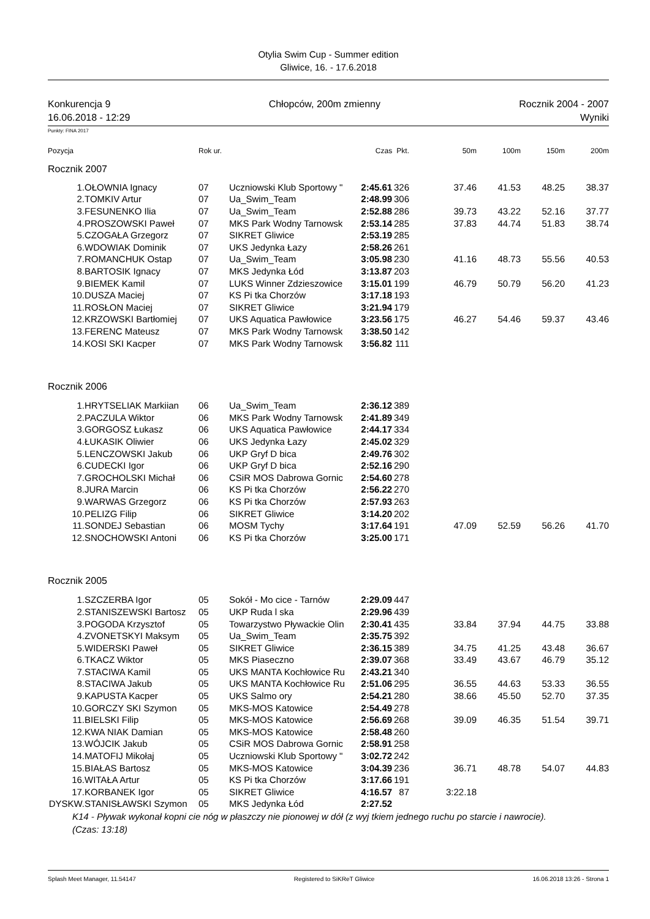Otylia Swim Cup - Summer edition
Gliwice, 16. - 17.6.2018
Konkurencja 9
16.06.2018 - 12:29
Chłopców, 200m zmienny Rocznik 2004 - 2007
Wyniki
Punkty: FINA 2017
| Pozycja | | Rok ur. | | Czas | Pkt. | 50m | 100m | 150m | 200m |
| --- | --- | --- | --- | --- | --- | --- | --- | --- | --- |
| Rocznik 2007 | | | | | | | | | |
| 1. | OŁOWNIA Ignacy | 07 | Uczniowski Klub Sportowy " | 2:45.61 | 326 | 37.46 | 41.53 | 48.25 | 38.37 |
| 2. | TOMKIV Artur | 07 | Ua_Swim_Team | 2:48.99 | 306 | | | | |
| 3. | FESUNENKO Ilia | 07 | Ua_Swim_Team | 2:52.88 | 286 | 39.73 | 43.22 | 52.16 | 37.77 |
| 4. | PROSZOWSKI Paweł | 07 | MKS Park Wodny Tarnowsk | 2:53.14 | 285 | 37.83 | 44.74 | 51.83 | 38.74 |
| 5. | CZOGAŁA Grzegorz | 07 | SIKRET Gliwice | 2:53.19 | 285 | | | | |
| 6. | WDOWIAK Dominik | 07 | UKS Jedynka Łazy | 2:58.26 | 261 | | | | |
| 7. | ROMANCHUK Ostap | 07 | Ua_Swim_Team | 3:05.98 | 230 | 41.16 | 48.73 | 55.56 | 40.53 |
| 8. | BARTOSIK Ignacy | 07 | MKS Jedynka Łód | 3:13.87 | 203 | | | | |
| 9. | BIEMEK Kamil | 07 | LUKS Winner Zdzieszowice | 3:15.01 | 199 | 46.79 | 50.79 | 56.20 | 41.23 |
| 10. | DUSZA Maciej | 07 | KS Pi tka Chorzów | 3:17.18 | 193 | | | | |
| 11. | ROSŁON Maciej | 07 | SIKRET Gliwice | 3:21.94 | 179 | | | | |
| 12. | KRZOWSKI Bartłomiej | 07 | UKS Aquatica Pawłowice | 3:23.56 | 175 | 46.27 | 54.46 | 59.37 | 43.46 |
| 13. | FERENC Mateusz | 07 | MKS Park Wodny Tarnowsk | 3:38.50 | 142 | | | | |
| 14. | KOSI SKI Kacper | 07 | MKS Park Wodny Tarnowsk | 3:56.82 | 111 | | | | |
| Rocznik 2006 | | | | | | | | | |
| 1. | HRYTSELIAK Markiian | 06 | Ua_Swim_Team | 2:36.12 | 389 | | | | |
| 2. | PACZULA Wiktor | 06 | MKS Park Wodny Tarnowsk | 2:41.89 | 349 | | | | |
| 3. | GORGOSZ Łukasz | 06 | UKS Aquatica Pawłowice | 2:44.17 | 334 | | | | |
| 4. | ŁUKASIK Oliwier | 06 | UKS Jedynka Łazy | 2:45.02 | 329 | | | | |
| 5. | LENCZOWSKI Jakub | 06 | UKP Gryf D bica | 2:49.76 | 302 | | | | |
| 6. | CUDECKI Igor | 06 | UKP Gryf D bica | 2:52.16 | 290 | | | | |
| 7. | GROCHOLSKI Michał | 06 | CSiR MOS Dabrowa Gornic | 2:54.60 | 278 | | | | |
| 8. | JURA Marcin | 06 | KS Pi tka Chorzów | 2:56.22 | 270 | | | | |
| 9. | WARWAS Grzegorz | 06 | KS Pi tka Chorzów | 2:57.93 | 263 | | | | |
| 10. | PELIZG Filip | 06 | SIKRET Gliwice | 3:14.20 | 202 | | | | |
| 11. | SONDEJ Sebastian | 06 | MOSM Tychy | 3:17.64 | 191 | 47.09 | 52.59 | 56.26 | 41.70 |
| 12. | SNOCHOWSKI Antoni | 06 | KS Pi tka Chorzów | 3:25.00 | 171 | | | | |
| Rocznik 2005 | | | | | | | | | |
| 1. | SZCZERBA Igor | 05 | Sokół - Mo cice - Tarnów | 2:29.09 | 447 | | | | |
| 2. | STANISZEWSKI Bartosz | 05 | UKP Ruda l ska | 2:29.96 | 439 | | | | |
| 3. | POGODA Krzysztof | 05 | Towarzystwo Pływackie Olin | 2:30.41 | 435 | 33.84 | 37.94 | 44.75 | 33.88 |
| 4. | ZVONETSKYI Maksym | 05 | Ua_Swim_Team | 2:35.75 | 392 | | | | |
| 5. | WIDERSKI Paweł | 05 | SIKRET Gliwice | 2:36.15 | 389 | 34.75 | 41.25 | 43.48 | 36.67 |
| 6. | TKACZ Wiktor | 05 | MKS Piaseczno | 2:39.07 | 368 | 33.49 | 43.67 | 46.79 | 35.12 |
| 7. | STACIWA Kamil | 05 | UKS MANTA Kochłowice Ru | 2:43.21 | 340 | | | | |
| 8. | STACIWA Jakub | 05 | UKS MANTA Kochłowice Ru | 2:51.06 | 295 | 36.55 | 44.63 | 53.33 | 36.55 |
| 9. | KAPUSTA Kacper | 05 | UKS Salmo ory | 2:54.21 | 280 | 38.66 | 45.50 | 52.70 | 37.35 |
| 10. | GORCZY SKI Szymon | 05 | MKS-MOS Katowice | 2:54.49 | 278 | | | | |
| 11. | BIELSKI Filip | 05 | MKS-MOS Katowice | 2:56.69 | 268 | 39.09 | 46.35 | 51.54 | 39.71 |
| 12. | KWA NIAK Damian | 05 | MKS-MOS Katowice | 2:58.48 | 260 | | | | |
| 13. | WÓJCIK Jakub | 05 | CSiR MOS Dabrowa Gornic | 2:58.91 | 258 | | | | |
| 14. | MATOFIJ Mikołaj | 05 | Uczniowski Klub Sportowy " | 3:02.72 | 242 | | | | |
| 15. | BIAŁAS Bartosz | 05 | MKS-MOS Katowice | 3:04.39 | 236 | 36.71 | 48.78 | 54.07 | 44.83 |
| 16. | WITAŁA Artur | 05 | KS Pi tka Chorzów | 3:17.66 | 191 | | | | |
| 17. | KORBANEK Igor | 05 | SIKRET Gliwice | 4:16.57 | 87 | 3:22.18 | | | |
| DYSKW. | STANISŁAWSKI Szymon | 05 | MKS Jedynka Łód | 2:27.52 | | | | | |
K14 - Pływak wykonał kopni cie nóg w płaszczy nie pionowej w dół (z wyj tkiem jednego ruchu po starcie i nawrocie). (Czas: 13:18)
Splash Meet Manager, 11.54147 Registered to SiKReT Gliwice 16.06.2018 13:26 - Strona 1